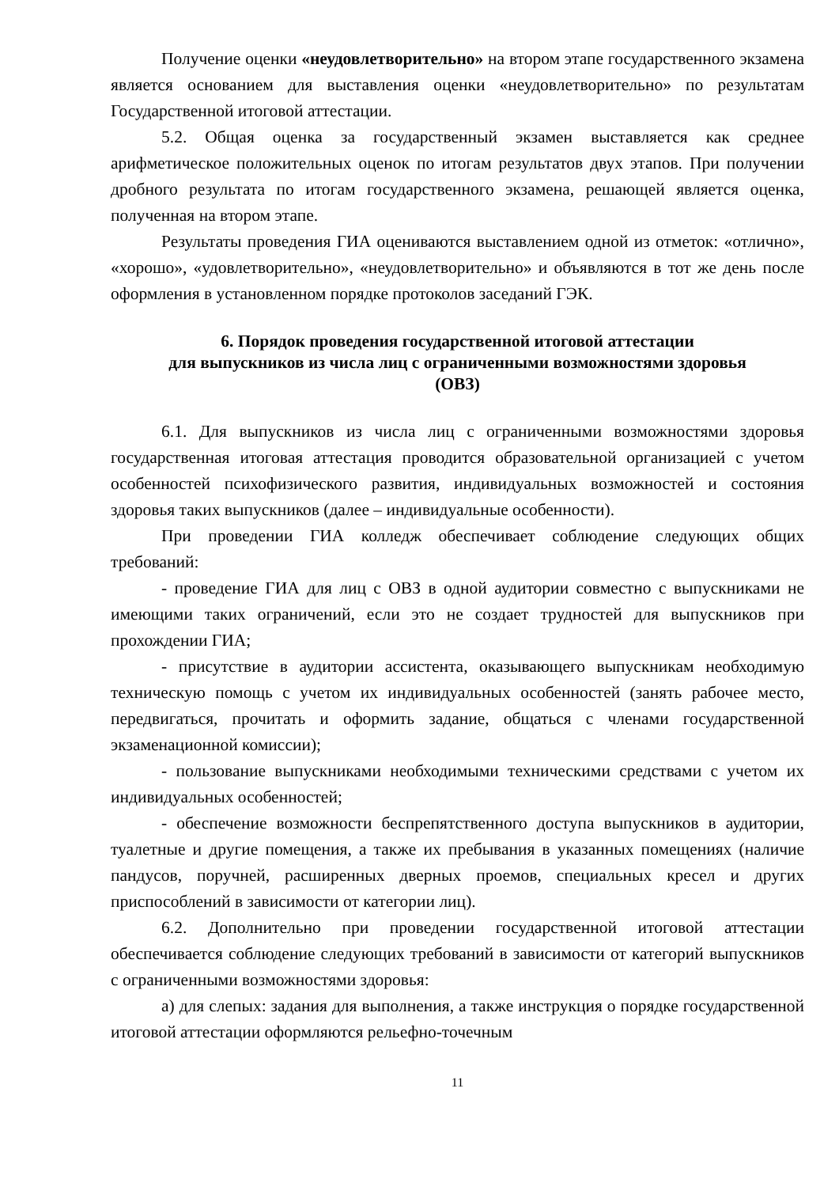Получение оценки «неудовлетворительно» на втором этапе государственного экзамена является основанием для выставления оценки «неудовлетворительно» по результатам Государственной итоговой аттестации.
5.2. Общая оценка за государственный экзамен выставляется как среднее арифметическое положительных оценок по итогам результатов двух этапов. При получении дробного результата по итогам государственного экзамена, решающей является оценка, полученная на втором этапе.
Результаты проведения ГИА оцениваются выставлением одной из отметок: «отлично», «хорошо», «удовлетворительно», «неудовлетворительно» и объявляются в тот же день после оформления в установленном порядке протоколов заседаний ГЭК.
6. Порядок проведения государственной итоговой аттестации
для выпускников из числа лиц с ограниченными возможностями здоровья
(ОВЗ)
6.1. Для выпускников из числа лиц с ограниченными возможностями здоровья государственная итоговая аттестация проводится образовательной организацией с учетом особенностей психофизического развития, индивидуальных возможностей и состояния здоровья таких выпускников (далее – индивидуальные особенности).
При проведении ГИА колледж обеспечивает соблюдение следующих общих требований:
- проведение ГИА для лиц с ОВЗ в одной аудитории совместно с выпускниками не имеющими таких ограничений, если это не создает трудностей для выпускников при прохождении ГИА;
- присутствие в аудитории ассистента, оказывающего выпускникам необходимую техническую помощь с учетом их индивидуальных особенностей (занять рабочее место, передвигаться, прочитать и оформить задание, общаться с членами государственной экзаменационной комиссии);
- пользование выпускниками необходимыми техническими средствами с учетом их индивидуальных особенностей;
- обеспечение возможности беспрепятственного доступа выпускников в аудитории, туалетные и другие помещения, а также их пребывания в указанных помещениях (наличие пандусов, поручней, расширенных дверных проемов, специальных кресел и других приспособлений в зависимости от категории лиц).
6.2. Дополнительно при проведении государственной итоговой аттестации обеспечивается соблюдение следующих требований в зависимости от категорий выпускников с ограниченными возможностями здоровья:
а) для слепых: задания для выполнения, а также инструкция о порядке государственной итоговой аттестации оформляются рельефно-точечным
11